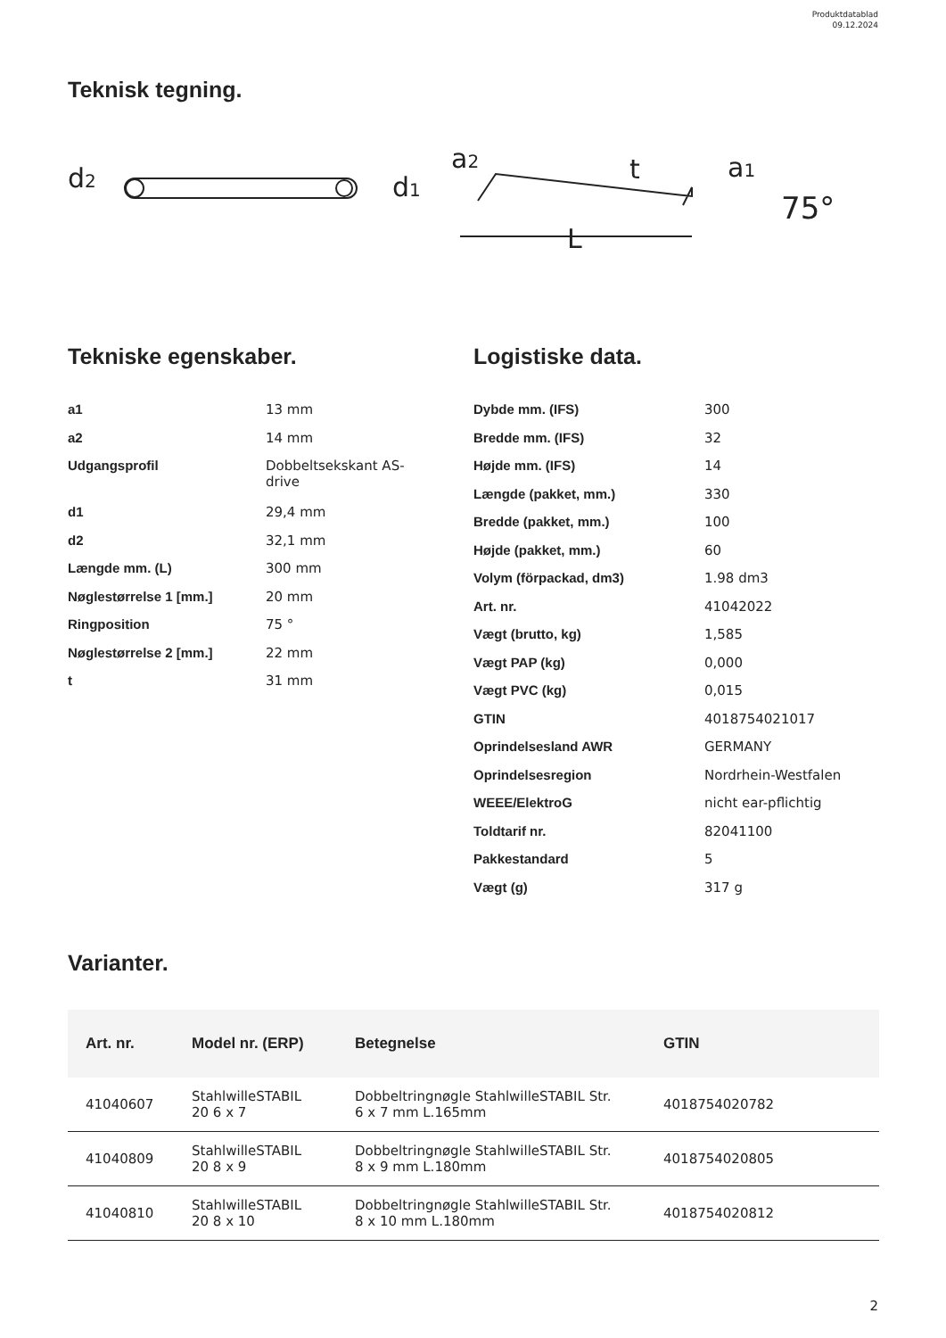Produktdatablad
09.12.2024
Teknisk tegning.
d2
d1
a2
t
a1
L
75°
Tekniske egenskaber.
| a1 | 13 mm |
| a2 | 14 mm |
| Udgangsprofil | Dobbeltsekskant AS- drive |
| d1 | 29,4 mm |
| d2 | 32,1 mm |
| Længde mm. (L) | 300 mm |
| Nøglestørrelse 1 [mm.] | 20 mm |
| Ringposition | 75 ° |
| Nøglestørrelse 2 [mm.] | 22 mm |
| t | 31 mm |
Logistiske data.
| Dybde mm. (IFS) | 300 |
| Bredde mm. (IFS) | 32 |
| Højde mm. (IFS) | 14 |
| Længde (pakket, mm.) | 330 |
| Bredde (pakket, mm.) | 100 |
| Højde (pakket, mm.) | 60 |
| Volym (förpackad, dm3) | 1.98 dm3 |
| Art. nr. | 41042022 |
| Vægt (brutto, kg) | 1,585 |
| Vægt PAP (kg) | 0,000 |
| Vægt PVC (kg) | 0,015 |
| GTIN | 4018754021017 |
| Oprindelsesland AWR | GERMANY |
| Oprindelsesregion | Nordrhein-Westfalen |
| WEEE/ElektroG | nicht ear-pflichtig |
| Toldtarif nr. | 82041100 |
| Pakkestandard | 5 |
| Vægt (g) | 317 g |
Varianter.
| Art. nr. | Model nr. (ERP) | Betegnelse | GTIN |
| --- | --- | --- | --- |
| 41040607 | StahlwilleSTABIL 20 6 x 7 | Dobbeltringnøgle StahlwilleSTABIL Str. 6 x 7 mm L.165mm | 4018754020782 |
| 41040809 | StahlwilleSTABIL 20 8 x 9 | Dobbeltringnøgle StahlwilleSTABIL Str. 8 x 9 mm L.180mm | 4018754020805 |
| 41040810 | StahlwilleSTABIL 20 8 x 10 | Dobbeltringnøgle StahlwilleSTABIL Str. 8 x 10 mm L.180mm | 4018754020812 |
2